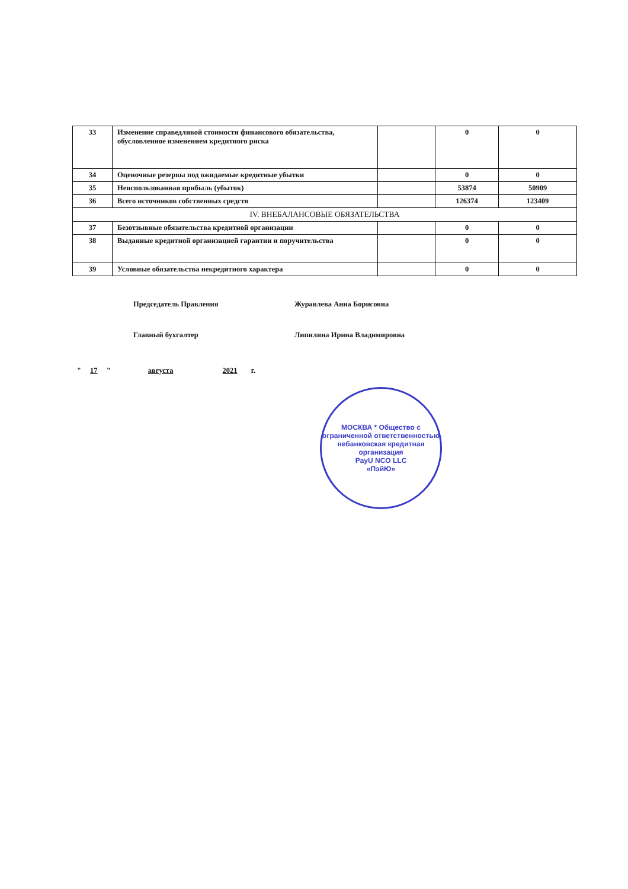| 33 | Изменение справедливой стоимости финансового обязательства, обусловленное изменением кредитного риска | | 0 | 0 |
| 34 | Оценочные резервы под ожидаемые кредитные убытки | | 0 | 0 |
| 35 | Неиспользованная прибыль (убыток) | | 53874 | 50909 |
| 36 | Всего источников собственных средств | | 126374 | 123409 |
| IV. ВНЕБАЛАНСОВЫЕ ОБЯЗАТЕЛЬСТВА | | | | |
| 37 | Безотзывные обязательства кредитной организации | | 0 | 0 |
| 38 | Выданные кредитной организацией гарантии и поручительства | | 0 | 0 |
| 39 | Условные обязательства некредитного характера | | 0 | 0 |
Председатель Правления Журавлева Анна Борисовна
Главный бухгалтер Липилина Ирина Владимировна
" 17 " августа 2021 г.
МОСКВА * Общество с ограниченной ответственностью
небанковская кредитная организация
PayU NCO LLC
«ПэйЮ»